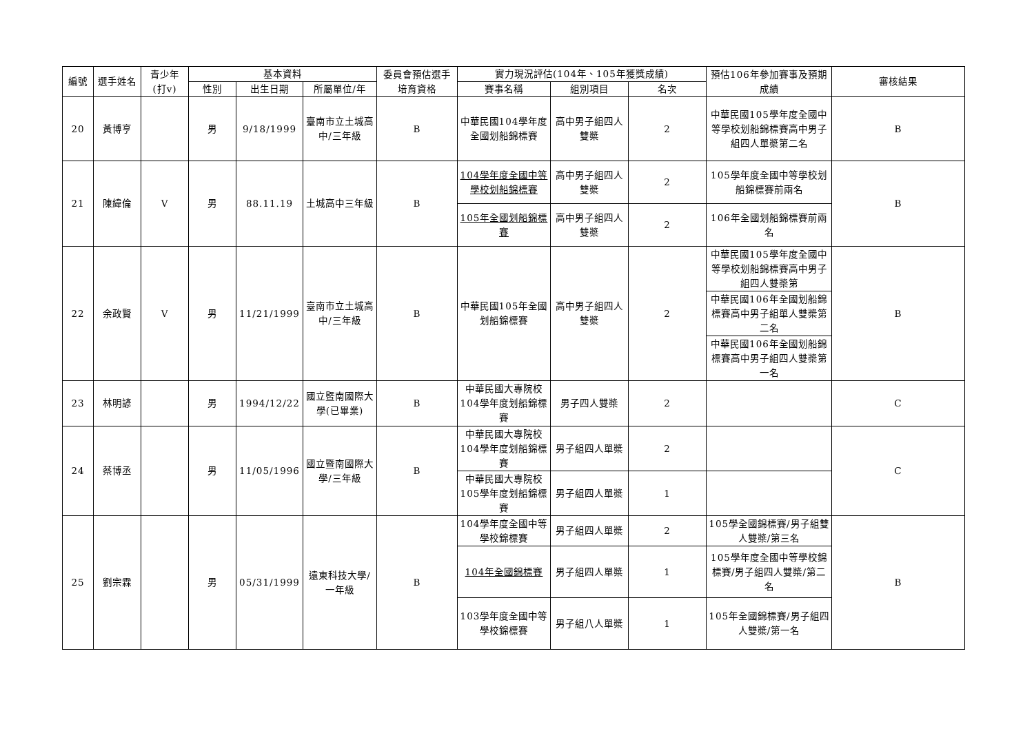| 編號 | 選手姓名 | 青少年(打v) | 基本資料 | | | 委員會預估選手培育資格 | 實力現況評估(104年、105年獲獎成績) | | | 預估106年參加賽事及預期成績 | 審核結果 |
| --- | --- | --- | --- | --- | --- | --- | --- | --- | --- | --- | --- |
| | | | 性別 | 出生日期 | 所屬單位/年 | | 賽事名稱 | 組別項目 | 名次 | | |
| 20 | 黃博亨 | | 男 | 9/18/1999 | 臺南市立土城高中/三年級 | B | 中華民國104學年度全國划船錦標賽 | 高中男子組四人雙槳 | 2 | 中華民國105學年度全國中等學校划船錦標賽高中男子組四人單槳第二名 | B |
| 21 | 陳緯倫 | V | 男 | 88.11.19 | 土城高中三年級 | B | 104學年度全國中等學校划船錦標賽 | 高中男子組四人雙槳 | 2 | 105學年度全國中等學校划船錦標賽前兩名 | B |
| | | | | | | | 105年全國划船錦標賽 | 高中男子組四人雙槳 | 2 | 106年全國划船錦標賽前兩名 | |
| 22 | 余政賢 | V | 男 | 11/21/1999 | 臺南市立土城高中/三年級 | B | 中華民國105年全國划船錦標賽 | 高中男子組四人雙槳 | 2 | 中華民國105學年度全國中等學校划船錦標賽高中男子組四人雙槳第 | B |
| | | | | | | | | | | 中華民國106年全國划船錦標賽高中男子組單人雙槳第二名 | |
| | | | | | | | | | | 中華民國106年全國划船錦標賽高中男子組四人雙槳第一名 | |
| 23 | 林明諺 | | 男 | 1994/12/22 | 國立暨南國際大學(已畢業) | B | 中華民國大專院校104學年度划船錦標賽 | 男子四人雙槳 | 2 | | C |
| 24 | 蔡博丞 | | 男 | 11/05/1996 | 國立暨南國際大學/三年級 | B | 中華民國大專院校104學年度划船錦標賽 | 男子組四人單槳 | 2 | | C |
| | | | | | | | 中華民國大專院校105學年度划船錦標賽 | 男子組四人單槳 | 1 | | |
| 25 | 劉宗霖 | | 男 | 05/31/1999 | 遠東科技大學/一年級 | B | 104學年度全國中等學校錦標賽 | 男子組四人單槳 | 2 | 105學全國錦標賽/男子組雙人雙槳/第三名 | B |
| | | | | | | | 104年全國錦標賽 | 男子組四人單槳 | 1 | 105學年度全國中等學校錦標賽/男子組四人雙槳/第二名 | |
| | | | | | | | 103學年度全國中等學校錦標賽 | 男子組八人單槳 | 1 | 105年全國錦標賽/男子組四人雙槳/第一名 | |